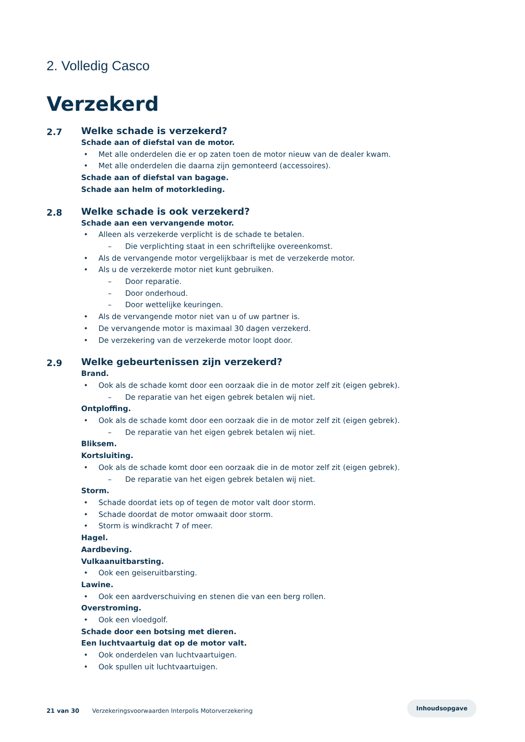2. Volledig Casco
Verzekerd
2.7
Welke schade is verzekerd?
Schade aan of diefstal van de motor.
• Met alle onderdelen die er op zaten toen de motor nieuw van de dealer kwam.
• Met alle onderdelen die daarna zijn gemonteerd (accessoires).
Schade aan of diefstal van bagage.
Schade aan helm of motorkleding.
2.8
Welke schade is ook verzekerd?
Schade aan een vervangende motor.
• Alleen als verzekerde verplicht is de schade te betalen.
– Die verplichting staat in een schriftelijke overeenkomst.
• Als de vervangende motor vergelijkbaar is met de verzekerde motor.
• Als u de verzekerde motor niet kunt gebruiken.
– Door reparatie.
– Door onderhoud.
– Door wettelijke keuringen.
• Als de vervangende motor niet van u of uw partner is.
• De vervangende motor is maximaal 30 dagen verzekerd.
• De verzekering van de verzekerde motor loopt door.
2.9
Welke gebeurtenissen zijn verzekerd?
Brand.
• Ook als de schade komt door een oorzaak die in de motor zelf zit (eigen gebrek).
– De reparatie van het eigen gebrek betalen wij niet.
Ontploffing.
• Ook als de schade komt door een oorzaak die in de motor zelf zit (eigen gebrek).
– De reparatie van het eigen gebrek betalen wij niet.
Bliksem.
Kortsluiting.
• Ook als de schade komt door een oorzaak die in de motor zelf zit (eigen gebrek).
– De reparatie van het eigen gebrek betalen wij niet.
Storm.
• Schade doordat iets op of tegen de motor valt door storm.
• Schade doordat de motor omwaait door storm.
• Storm is windkracht 7 of meer.
Hagel.
Aardbeving.
Vulkaanuitbarsting.
• Ook een geiseruitbarsting.
Lawine.
• Ook een aardverschuiving en stenen die van een berg rollen.
Overstroming.
• Ook een vloedgolf.
Schade door een botsing met dieren.
Een luchtvaartuig dat op de motor valt.
• Ook onderdelen van luchtvaartuigen.
• Ook spullen uit luchtvaartuigen.
21 van 30 Verzekeringsvoorwaarden Interpolis Motorverzekering
Inhoudsopgave